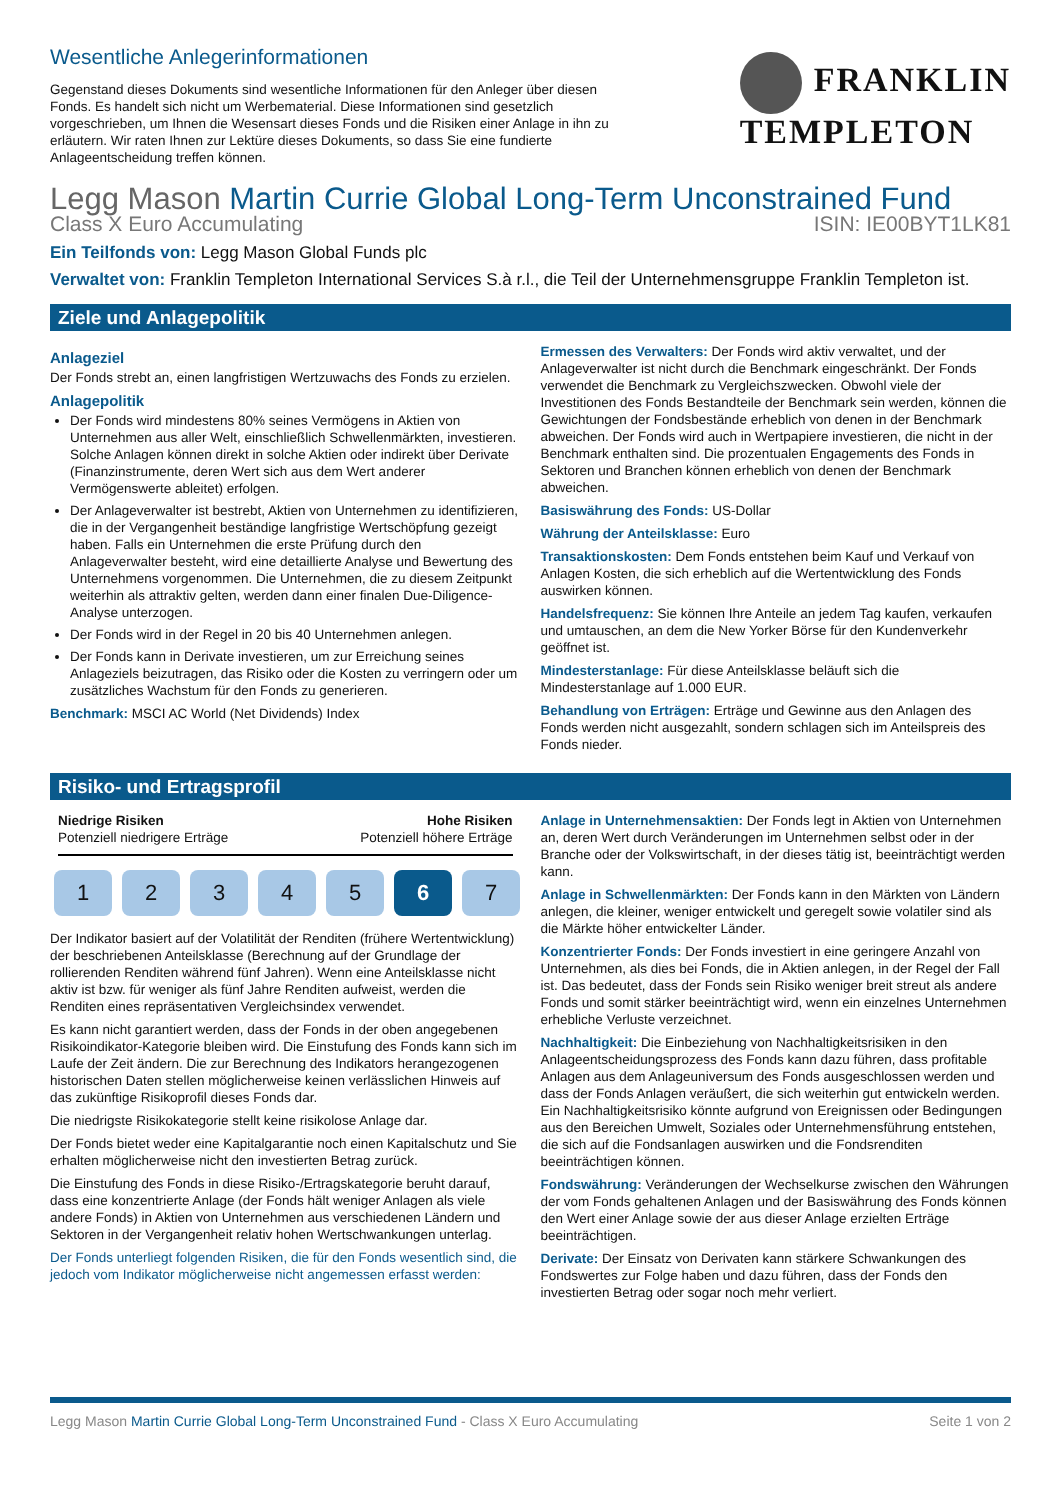Wesentliche Anlegerinformationen
Gegenstand dieses Dokuments sind wesentliche Informationen für den Anleger über diesen Fonds. Es handelt sich nicht um Werbematerial. Diese Informationen sind gesetzlich vorgeschrieben, um Ihnen die Wesensart dieses Fonds und die Risiken einer Anlage in ihn zu erläutern. Wir raten Ihnen zur Lektüre dieses Dokuments, so dass Sie eine fundierte Anlageentscheidung treffen können.
FRANKLIN
TEMPLETON
Legg Mason Martin Currie Global Long-Term Unconstrained Fund
Class X Euro Accumulating ISIN: IE00BYT1LK81
Ein Teilfonds von: Legg Mason Global Funds plc
Verwaltet von: Franklin Templeton International Services S.à r.l., die Teil der Unternehmensgruppe Franklin Templeton ist.
Ziele und Anlagepolitik
Anlageziel
Der Fonds strebt an, einen langfristigen Wertzuwachs des Fonds zu erzielen.
Anlagepolitik
Der Fonds wird mindestens 80% seines Vermögens in Aktien von Unternehmen aus aller Welt, einschließlich Schwellenmärkten, investieren. Solche Anlagen können direkt in solche Aktien oder indirekt über Derivate (Finanzinstrumente, deren Wert sich aus dem Wert anderer Vermögenswerte ableitet) erfolgen.
Der Anlageverwalter ist bestrebt, Aktien von Unternehmen zu identifizieren, die in der Vergangenheit beständige langfristige Wertschöpfung gezeigt haben. Falls ein Unternehmen die erste Prüfung durch den Anlageverwalter besteht, wird eine detaillierte Analyse und Bewertung des Unternehmens vorgenommen. Die Unternehmen, die zu diesem Zeitpunkt weiterhin als attraktiv gelten, werden dann einer finalen Due-Diligence-Analyse unterzogen.
Der Fonds wird in der Regel in 20 bis 40 Unternehmen anlegen.
Der Fonds kann in Derivate investieren, um zur Erreichung seines Anlageziels beizutragen, das Risiko oder die Kosten zu verringern oder um zusätzliches Wachstum für den Fonds zu generieren.
Benchmark: MSCI AC World (Net Dividends) Index
Ermessen des Verwalters: Der Fonds wird aktiv verwaltet, und der Anlageverwalter ist nicht durch die Benchmark eingeschränkt. Der Fonds verwendet die Benchmark zu Vergleichszwecken. Obwohl viele der Investitionen des Fonds Bestandteile der Benchmark sein werden, können die Gewichtungen der Fondsbestände erheblich von denen in der Benchmark abweichen. Der Fonds wird auch in Wertpapiere investieren, die nicht in der Benchmark enthalten sind. Die prozentualen Engagements des Fonds in Sektoren und Branchen können erheblich von denen der Benchmark abweichen.
Basiswährung des Fonds: US-Dollar
Währung der Anteilsklasse: Euro
Transaktionskosten: Dem Fonds entstehen beim Kauf und Verkauf von Anlagen Kosten, die sich erheblich auf die Wertentwicklung des Fonds auswirken können.
Handelsfrequenz: Sie können Ihre Anteile an jedem Tag kaufen, verkaufen und umtauschen, an dem die New Yorker Börse für den Kundenverkehr geöffnet ist.
Mindesterstanlage: Für diese Anteilsklasse beläuft sich die Mindesterstanlage auf 1.000 EUR.
Behandlung von Erträgen: Erträge und Gewinne aus den Anlagen des Fonds werden nicht ausgezahlt, sondern schlagen sich im Anteilspreis des Fonds nieder.
Risiko- und Ertragsprofil
Niedrige Risiken
Potenziell niedrigere Erträge
Hohe Risiken
Potenziell höhere Erträge
1 2 3 4 5 6 7
Der Indikator basiert auf der Volatilität der Renditen (frühere Wertentwicklung) der beschriebenen Anteilsklasse (Berechnung auf der Grundlage der rollierenden Renditen während fünf Jahren). Wenn eine Anteilsklasse nicht aktiv ist bzw. für weniger als fünf Jahre Renditen aufweist, werden die Renditen eines repräsentativen Vergleichsindex verwendet.
Es kann nicht garantiert werden, dass der Fonds in der oben angegebenen Risikoindikator-Kategorie bleiben wird. Die Einstufung des Fonds kann sich im Laufe der Zeit ändern. Die zur Berechnung des Indikators herangezogenen historischen Daten stellen möglicherweise keinen verlässlichen Hinweis auf das zukünftige Risikoprofil dieses Fonds dar.
Die niedrigste Risikokategorie stellt keine risikolose Anlage dar.
Der Fonds bietet weder eine Kapitalgarantie noch einen Kapitalschutz und Sie erhalten möglicherweise nicht den investierten Betrag zurück.
Die Einstufung des Fonds in diese Risiko-/Ertragskategorie beruht darauf, dass eine konzentrierte Anlage (der Fonds hält weniger Anlagen als viele andere Fonds) in Aktien von Unternehmen aus verschiedenen Ländern und Sektoren in der Vergangenheit relativ hohen Wertschwankungen unterlag.
Der Fonds unterliegt folgenden Risiken, die für den Fonds wesentlich sind, die jedoch vom Indikator möglicherweise nicht angemessen erfasst werden:
Anlage in Unternehmensaktien: Der Fonds legt in Aktien von Unternehmen an, deren Wert durch Veränderungen im Unternehmen selbst oder in der Branche oder der Volkswirtschaft, in der dieses tätig ist, beeinträchtigt werden kann.
Anlage in Schwellenmärkten: Der Fonds kann in den Märkten von Ländern anlegen, die kleiner, weniger entwickelt und geregelt sowie volatiler sind als die Märkte höher entwickelter Länder.
Konzentrierter Fonds: Der Fonds investiert in eine geringere Anzahl von Unternehmen, als dies bei Fonds, die in Aktien anlegen, in der Regel der Fall ist. Das bedeutet, dass der Fonds sein Risiko weniger breit streut als andere Fonds und somit stärker beeinträchtigt wird, wenn ein einzelnes Unternehmen erhebliche Verluste verzeichnet.
Nachhaltigkeit: Die Einbeziehung von Nachhaltigkeitsrisiken in den Anlageentscheidungsprozess des Fonds kann dazu führen, dass profitable Anlagen aus dem Anlageuniversum des Fonds ausgeschlossen werden und dass der Fonds Anlagen veräußert, die sich weiterhin gut entwickeln werden. Ein Nachhaltigkeitsrisiko könnte aufgrund von Ereignissen oder Bedingungen aus den Bereichen Umwelt, Soziales oder Unternehmensführung entstehen, die sich auf die Fondsanlagen auswirken und die Fondsrenditen beeinträchtigen können.
Fondswährung: Veränderungen der Wechselkurse zwischen den Währungen der vom Fonds gehaltenen Anlagen und der Basiswährung des Fonds können den Wert einer Anlage sowie der aus dieser Anlage erzielten Erträge beeinträchtigen.
Derivate: Der Einsatz von Derivaten kann stärkere Schwankungen des Fondswertes zur Folge haben und dazu führen, dass der Fonds den investierten Betrag oder sogar noch mehr verliert.
Legg Mason Martin Currie Global Long-Term Unconstrained Fund - Class X Euro Accumulating Seite 1 von 2